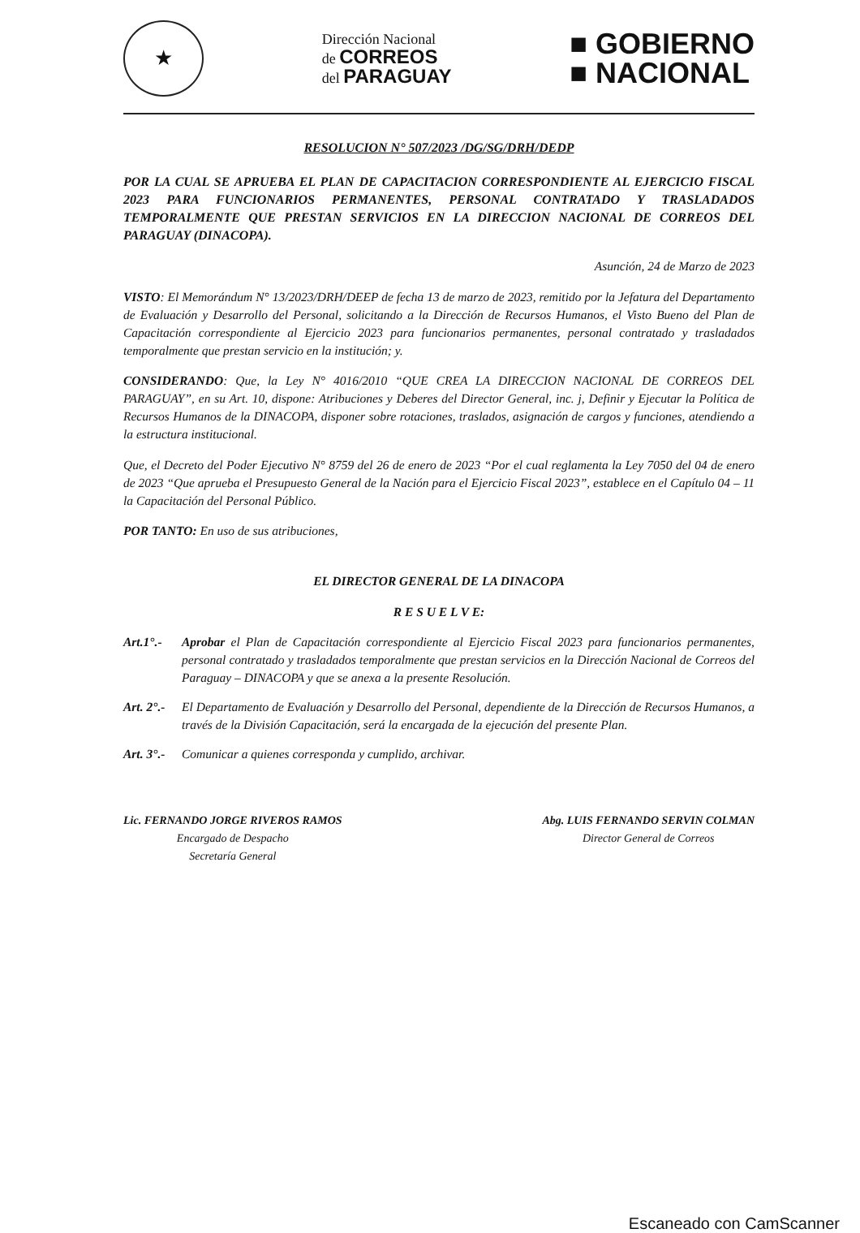★
Dirección Nacional
de CORREOS
del PARAGUAY
■ GOBIERNO
■ NACIONAL
RESOLUCION N° 507/2023 /DG/SG/DRH/DEDP
POR LA CUAL SE APRUEBA EL PLAN DE CAPACITACION CORRESPONDIENTE AL EJERCICIO FISCAL 2023 PARA FUNCIONARIOS PERMANENTES, PERSONAL CONTRATADO Y TRASLADADOS TEMPORALMENTE QUE PRESTAN SERVICIOS EN LA DIRECCION NACIONAL DE CORREOS DEL PARAGUAY (DINACOPA).
Asunción, 24 de Marzo de 2023
VISTO: El Memorándum N° 13/2023/DRH/DEEP de fecha 13 de marzo de 2023, remitido por la Jefatura del Departamento de Evaluación y Desarrollo del Personal, solicitando a la Dirección de Recursos Humanos, el Visto Bueno del Plan de Capacitación correspondiente al Ejercicio 2023 para funcionarios permanentes, personal contratado y trasladados temporalmente que prestan servicio en la institución; y.
CONSIDERANDO: Que, la Ley N° 4016/2010 “QUE CREA LA DIRECCION NACIONAL DE CORREOS DEL PARAGUAY”, en su Art. 10, dispone: Atribuciones y Deberes del Director General, inc. j, Definir y Ejecutar la Política de Recursos Humanos de la DINACOPA, disponer sobre rotaciones, traslados, asignación de cargos y funciones, atendiendo a la estructura institucional.
Que, el Decreto del Poder Ejecutivo N° 8759 del 26 de enero de 2023 “Por el cual reglamenta la Ley 7050 del 04 de enero de 2023 “Que aprueba el Presupuesto General de la Nación para el Ejercicio Fiscal 2023”, establece en el Capítulo 04 – 11 la Capacitación del Personal Público.
POR TANTO: En uso de sus atribuciones,
EL DIRECTOR GENERAL DE LA DINACOPA
R E S U E L V E:
Art.1°.- Aprobar el Plan de Capacitación correspondiente al Ejercicio Fiscal 2023 para funcionarios permanentes, personal contratado y trasladados temporalmente que prestan servicios en la Dirección Nacional de Correos del Paraguay – DINACOPA y que se anexa a la presente Resolución.
Art. 2°.- El Departamento de Evaluación y Desarrollo del Personal, dependiente de la Dirección de Recursos Humanos, a través de la División Capacitación, será la encargada de la ejecución del presente Plan.
Art. 3°.- Comunicar a quienes corresponda y cumplido, archivar.
Lic. FERNANDO JORGE RIVEROS RAMOS
Encargado de Despacho
Secretaría General
Abg. LUIS FERNANDO SERVIN COLMAN
Director General de Correos
Escaneado con CamScanner